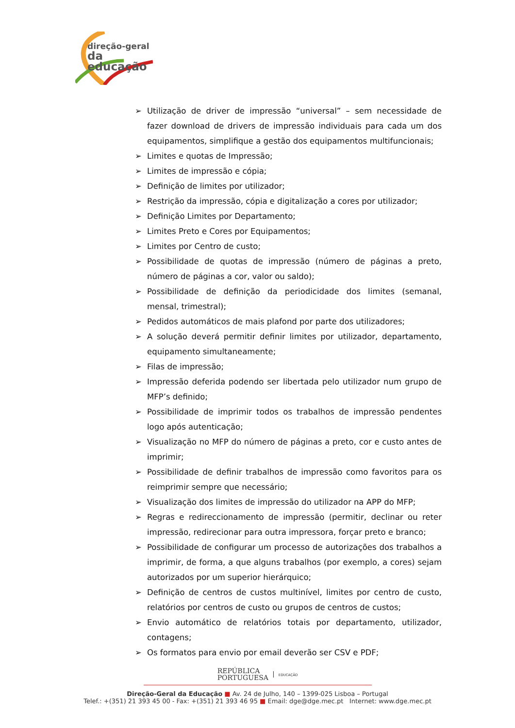direção-geral
da educação
➢ Utilização de driver de impressão “universal” – sem necessidade de fazer download de drivers de impressão individuais para cada um dos equipamentos, simplifique a gestão dos equipamentos multifuncionais;
➢ Limites e quotas de Impressão;
➢ Limites de impressão e cópia;
➢ Definição de limites por utilizador;
➢ Restrição da impressão, cópia e digitalização a cores por utilizador;
➢ Definição Limites por Departamento;
➢ Limites Preto e Cores por Equipamentos;
➢ Limites por Centro de custo;
➢ Possibilidade de quotas de impressão (número de páginas a preto, número de páginas a cor, valor ou saldo);
➢ Possibilidade de definição da periodicidade dos limites (semanal, mensal, trimestral);
➢ Pedidos automáticos de mais plafond por parte dos utilizadores;
➢ A solução deverá permitir definir limites por utilizador, departamento, equipamento simultaneamente;
➢ Filas de impressão;
➢ Impressão deferida podendo ser libertada pelo utilizador num grupo de MFP’s definido;
➢ Possibilidade de imprimir todos os trabalhos de impressão pendentes logo após autenticação;
➢ Visualização no MFP do número de páginas a preto, cor e custo antes de imprimir;
➢ Possibilidade de definir trabalhos de impressão como favoritos para os reimprimir sempre que necessário;
➢ Visualização dos limites de impressão do utilizador na APP do MFP;
➢ Regras e redireccionamento de impressão (permitir, declinar ou reter impressão, redirecionar para outra impressora, forçar preto e branco;
➢ Possibilidade de configurar um processo de autorizações dos trabalhos a imprimir, de forma, a que alguns trabalhos (por exemplo, a cores) sejam autorizados por um superior hierárquico;
➢ Definição de centros de custos multinível, limites por centro de custo, relatórios por centros de custo ou grupos de centros de custos;
➢ Envio automático de relatórios totais por departamento, utilizador, contagens;
➢ Os formatos para envio por email deverão ser CSV e PDF;
REPÚBLICA
PORTUGUESA | EDUCAÇÃO
Direção-Geral da Educação ■ Av. 24 de Julho, 140 – 1399-025 Lisboa – Portugal
Telef.: +(351) 21 393 45 00 - Fax: +(351) 21 393 46 95 ■ Email: dge@dge.mec.pt Internet: www.dge.mec.pt